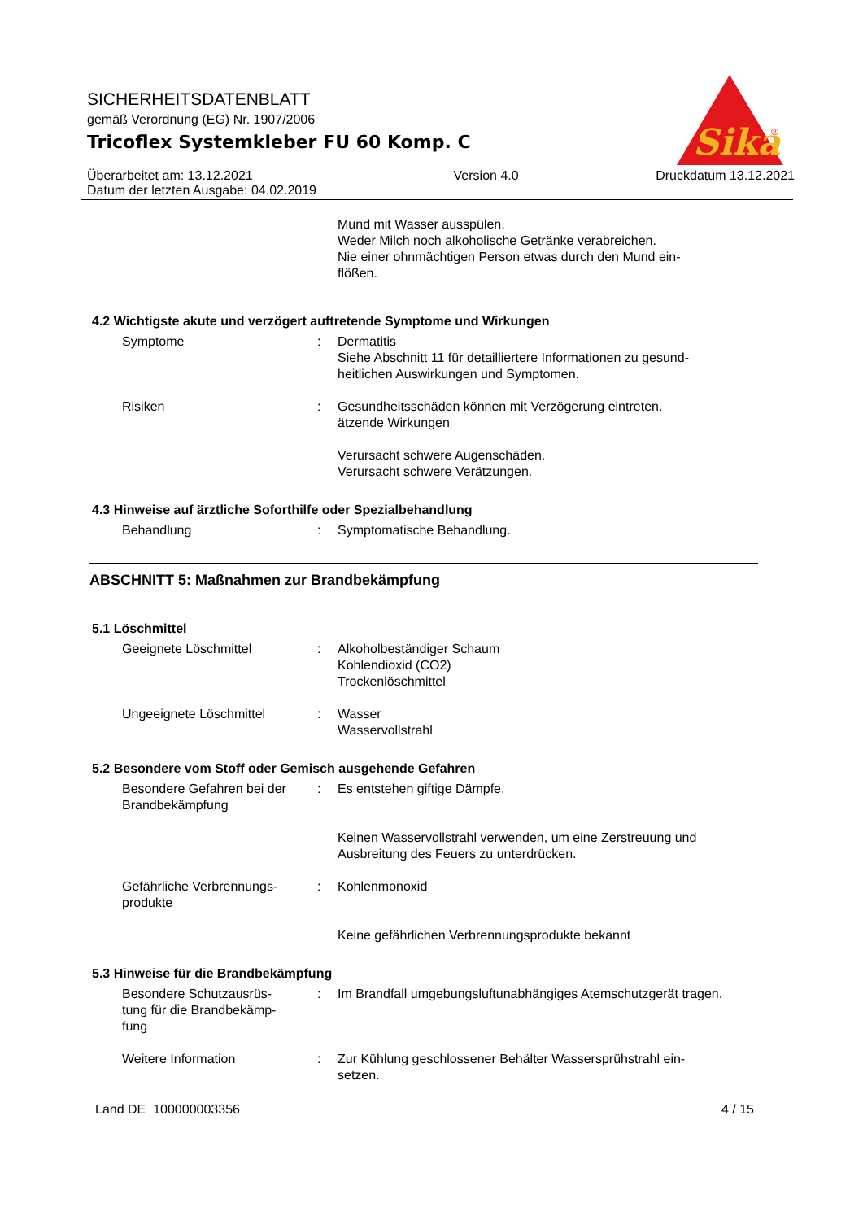Sika
®
SICHERHEITSDATENBLATT
gemäß Verordnung (EG) Nr. 1907/2006
Tricoflex Systemkleber FU 60 Komp. C
Überarbeitet am: 13.12.2021
Datum der letzten Ausgabe: 04.02.2019
Version 4.0 Druckdatum 13.12.2021
Mund mit Wasser ausspülen.
Weder Milch noch alkoholische Getränke verabreichen.
Nie einer ohnmächtigen Person etwas durch den Mund ein-
flößen.
4.2 Wichtigste akute und verzögert auftretende Symptome und Wirkungen
Symptome : Dermatitis
Siehe Abschnitt 11 für detailliertere Informationen zu gesund-
heitlichen Auswirkungen und Symptomen.
Risiken : Gesundheitsschäden können mit Verzögerung eintreten.
ätzende Wirkungen
Verursacht schwere Augenschäden.
Verursacht schwere Verätzungen.
4.3 Hinweise auf ärztliche Soforthilfe oder Spezialbehandlung
Behandlung : Symptomatische Behandlung.
ABSCHNITT 5: Maßnahmen zur Brandbekämpfung
5.1 Löschmittel
Geeignete Löschmittel : Alkoholbeständiger Schaum
Kohlendioxid (CO2)
Trockenlöschmittel
Ungeeignete Löschmittel : Wasser
Wasservollstrahl
5.2 Besondere vom Stoff oder Gemisch ausgehende Gefahren
Besondere Gefahren bei der Brandbekämpfung
: Es entstehen giftige Dämpfe.
Keinen Wasservollstrahl verwenden, um eine Zerstreuung und Ausbreitung des Feuers zu unterdrücken.
Gefährliche Verbrennungs-
produkte
: Kohlenmonoxid
Keine gefährlichen Verbrennungsprodukte bekannt
5.3 Hinweise für die Brandbekämpfung
Besondere Schutzausrüs-
tung für die Brandbekämp-
fung
: Im Brandfall umgebungsluftunabhängiges Atemschutzgerät tragen.
Weitere Information : Zur Kühlung geschlossener Behälter Wassersprühstrahl ein-
setzen.
Land DE 100000003356 4 / 15